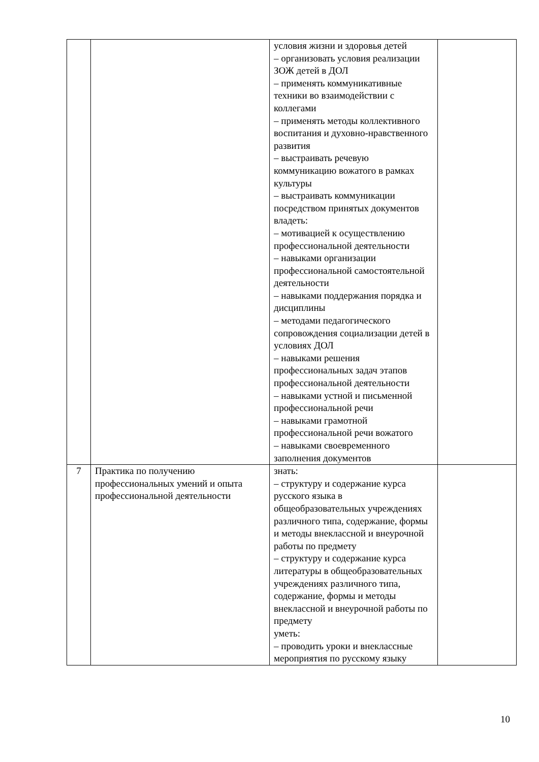| | | условия жизни и здоровья детей – организовать условия реализации ЗОЖ детей в ДОЛ – применять коммуникативные техники во взаимодействии с коллегами – применять методы коллективного воспитания и духовно-нравственного развития – выстраивать речевую коммуникацию вожатого в рамках культуры – выстраивать коммуникации посредством принятых документов владеть: – мотивацией к осуществлению профессиональной деятельности – навыками организации профессиональной самостоятельной деятельности – навыками поддержания порядка и дисциплины – методами педагогического сопровождения социализации детей в условиях ДОЛ – навыками решения профессиональных задач этапов профессиональной деятельности – навыками устной и письменной профессиональной речи – навыками грамотной профессиональной речи вожатого – навыками своевременного заполнения документов | |
| 7 | Практика по получению профессиональных умений и опыта профессиональной деятельности | знать: – структуру и содержание курса русского языка в общеобразовательных учреждениях различного типа, содержание, формы и методы внеклассной и внеурочной работы по предмету – структуру и содержание курса литературы в общеобразовательных учреждениях различного типа, содержание, формы и методы внеклассной и внеурочной работы по предмету уметь: – проводить уроки и внеклассные мероприятия по русскому языку | |
10